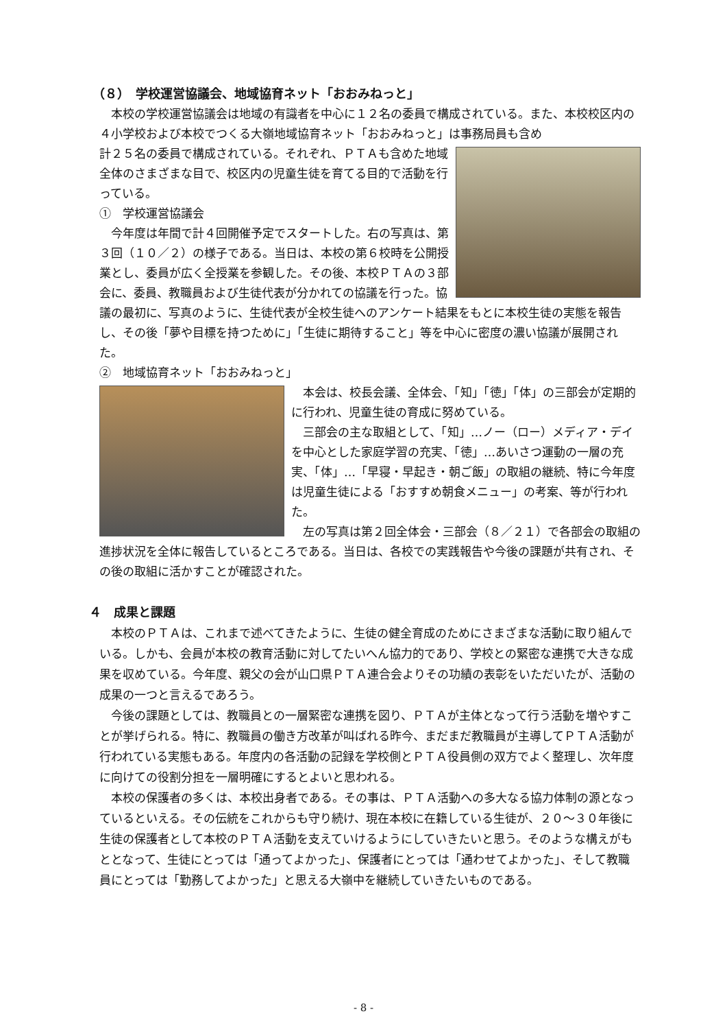（８）　学校運営協議会、地域協育ネット「おおみねっと」
本校の学校運営協議会は地域の有識者を中心に１２名の委員で構成されている。また、本校校区内の４小学校および本校でつくる大嶺地域協育ネット「おおみねっと」は事務局員も含め
計２５名の委員で構成されている。それぞれ、ＰＴＡも含めた地域全体のさまざまな目で、校区内の児童生徒を育てる目的で活動を行っている。
①　学校運営協議会
今年度は年間で計４回開催予定でスタートした。右の写真は、第３回（１０／２）の様子である。当日は、本校の第６校時を公開授業とし、委員が広く全授業を参観した。その後、本校ＰＴＡの３部会に、委員、教職員および生徒代表が分かれての協議を行った。協議の最初に、写真のように、生徒代表が全校生徒へのアンケート結果をもとに本校生徒の実態を報告し、その後「夢や目標を持つために」「生徒に期待すること」等を中心に密度の濃い協議が展開された。
②　地域協育ネット「おおみねっと」
本会は、校長会議、全体会、「知」「徳」「体」の三部会が定期的に行われ、児童生徒の育成に努めている。
三部会の主な取組として、「知」…ノー（ロー）メディア・デイを中心とした家庭学習の充実、「徳」…あいさつ運動の一層の充実、「体」…「早寝・早起き・朝ご飯」の取組の継続、特に今年度は児童生徒による「おすすめ朝食メニュー」の考案、等が行われた。
左の写真は第２回全体会・三部会（８／２１）で各部会の取組の進捗状況を全体に報告しているところである。当日は、各校での実践報告や今後の課題が共有され、その後の取組に活かすことが確認された。
４　成果と課題
本校のＰＴＡは、これまで述べてきたように、生徒の健全育成のためにさまざまな活動に取り組んでいる。しかも、会員が本校の教育活動に対してたいへん協力的であり、学校との緊密な連携で大きな成果を収めている。今年度、親父の会が山口県ＰＴＡ連合会よりその功績の表彰をいただいたが、活動の成果の一つと言えるであろう。
今後の課題としては、教職員との一層緊密な連携を図り、ＰＴＡが主体となって行う活動を増やすことが挙げられる。特に、教職員の働き方改革が叫ばれる昨今、まだまだ教職員が主導してＰＴＡ活動が行われている実態もある。年度内の各活動の記録を学校側とＰＴＡ役員側の双方でよく整理し、次年度に向けての役割分担を一層明確にするとよいと思われる。
本校の保護者の多くは、本校出身者である。その事は、ＰＴＡ活動への多大なる協力体制の源となっているといえる。その伝統をこれからも守り続け、現在本校に在籍している生徒が、２０～３０年後に生徒の保護者として本校のＰＴＡ活動を支えていけるようにしていきたいと思う。そのような構えがもととなって、生徒にとっては「通ってよかった」、保護者にとっては「通わせてよかった」、そして教職員にとっては「勤務してよかった」と思える大嶺中を継続していきたいものである。
- 8 -